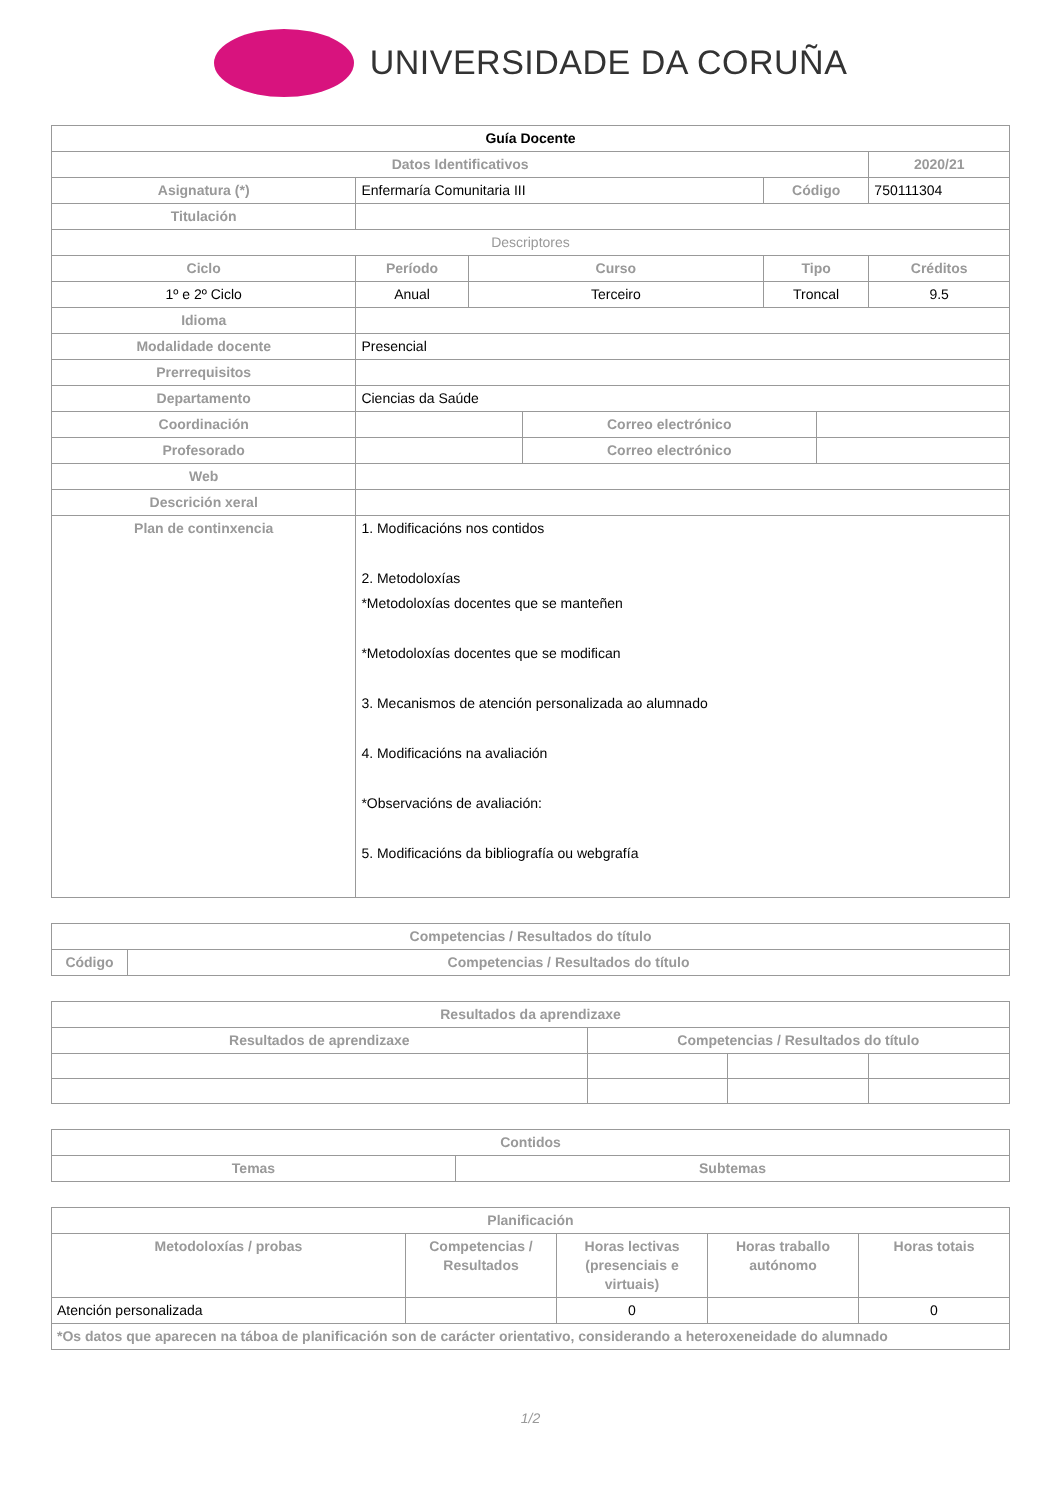UNIVERSIDADE DA CORUÑA
| Guía Docente | | | | | | |
| --- | --- | --- | --- | --- | --- | --- |
| Datos Identificativos | | | | | | 2020/21 |
| Asignatura (*) | Enfermaría Comunitaria III | | | Código | | 750111304 |
| Titulación | | | | | | |
| Descriptores | | | | | | |
| Ciclo | Período | Curso | | Tipo | | Créditos |
| 1º e 2º Ciclo | Anual | Terceiro | | Troncal | | 9.5 |
| Idioma | | | | | | |
| Modalidade docente | Presencial | | | | | |
| Prerrequisitos | | | | | | |
| Departamento | Ciencias da Saúde | | | | | |
| Coordinación | | | Correo electrónico | | | |
| Profesorado | | | Correo electrónico | | | |
| Web | | | | | | |
| Descrición xeral | | | | | | |
| Plan de continxencia | 1. Modificacións nos contidos 2. Metodoloxías *Metodoloxías docentes que se manteñen *Metodoloxías docentes que se modifican 3. Mecanismos de atención personalizada ao alumnado 4. Modificacións na avaliación *Observacións de avaliación: 5. Modificacións da bibliografía ou webgrafía | | | | | |
| Competencias / Resultados do título | |
| --- | --- |
| Código | Competencias / Resultados do título |
| Resultados da aprendizaxe | | | |
| --- | --- | --- | --- |
| Resultados de aprendizaxe | Competencias / Resultados do título | | |
| Contidos | |
| --- | --- |
| Temas | Subtemas |
| Planificación | | | | |
| --- | --- | --- | --- | --- |
| Metodoloxías / probas | Competencias / Resultados | Horas lectivas (presenciais e virtuais) | Horas traballo autónomo | Horas totais |
| Atención personalizada | | 0 | | 0 |
| *Os datos que aparecen na táboa de planificación son de carácter orientativo, considerando a heteroxeneidade do alumnado | | | | |
1/2